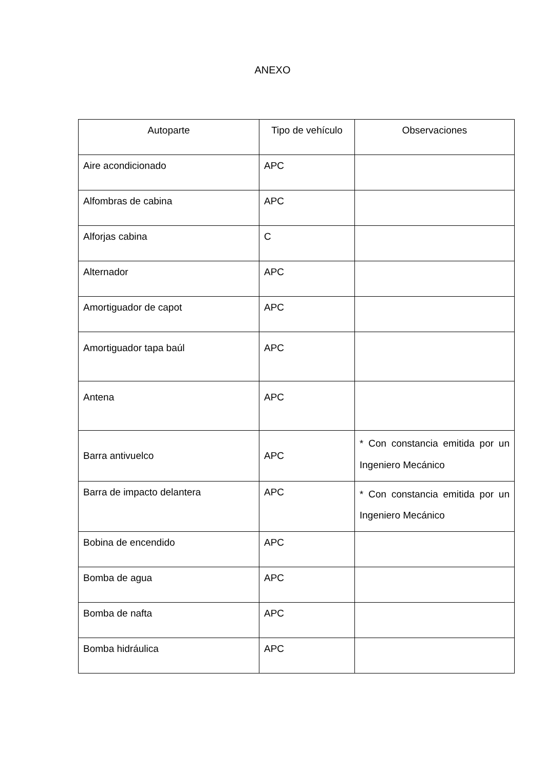ANEXO
| Autoparte | Tipo de vehículo | Observaciones |
| --- | --- | --- |
| Aire acondicionado | APC | |
| Alfombras de cabina | APC | |
| Alforjas cabina | C | |
| Alternador | APC | |
| Amortiguador de capot | APC | |
| Amortiguador tapa baúl | APC | |
| Antena | APC | |
| Barra antivuelco | APC | * Con constancia emitida por un Ingeniero Mecánico |
| Barra de impacto delantera | APC | * Con constancia emitida por un Ingeniero Mecánico |
| Bobina de encendido | APC | |
| Bomba de agua | APC | |
| Bomba de nafta | APC | |
| Bomba hidráulica | APC | |